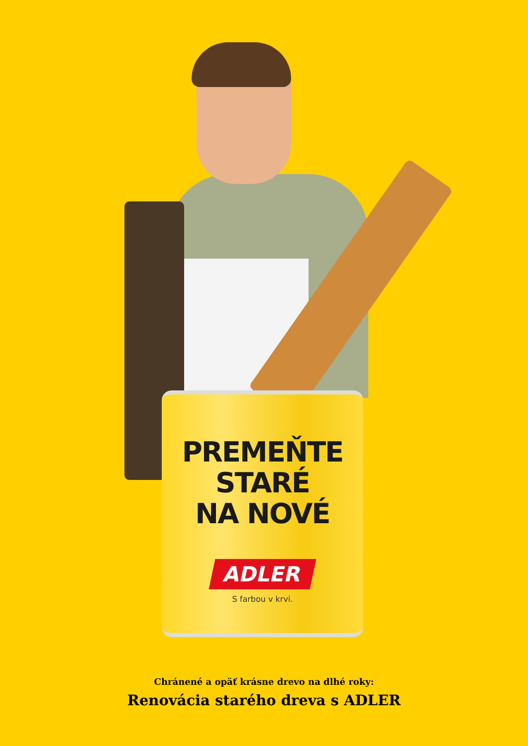PREMEŇTE
STARÉ
NA NOVÉ
ADLER
S farbou v krvi.
Chránené a opäť krásne drevo na dlhé roky:
Renovácia starého dreva s ADLER